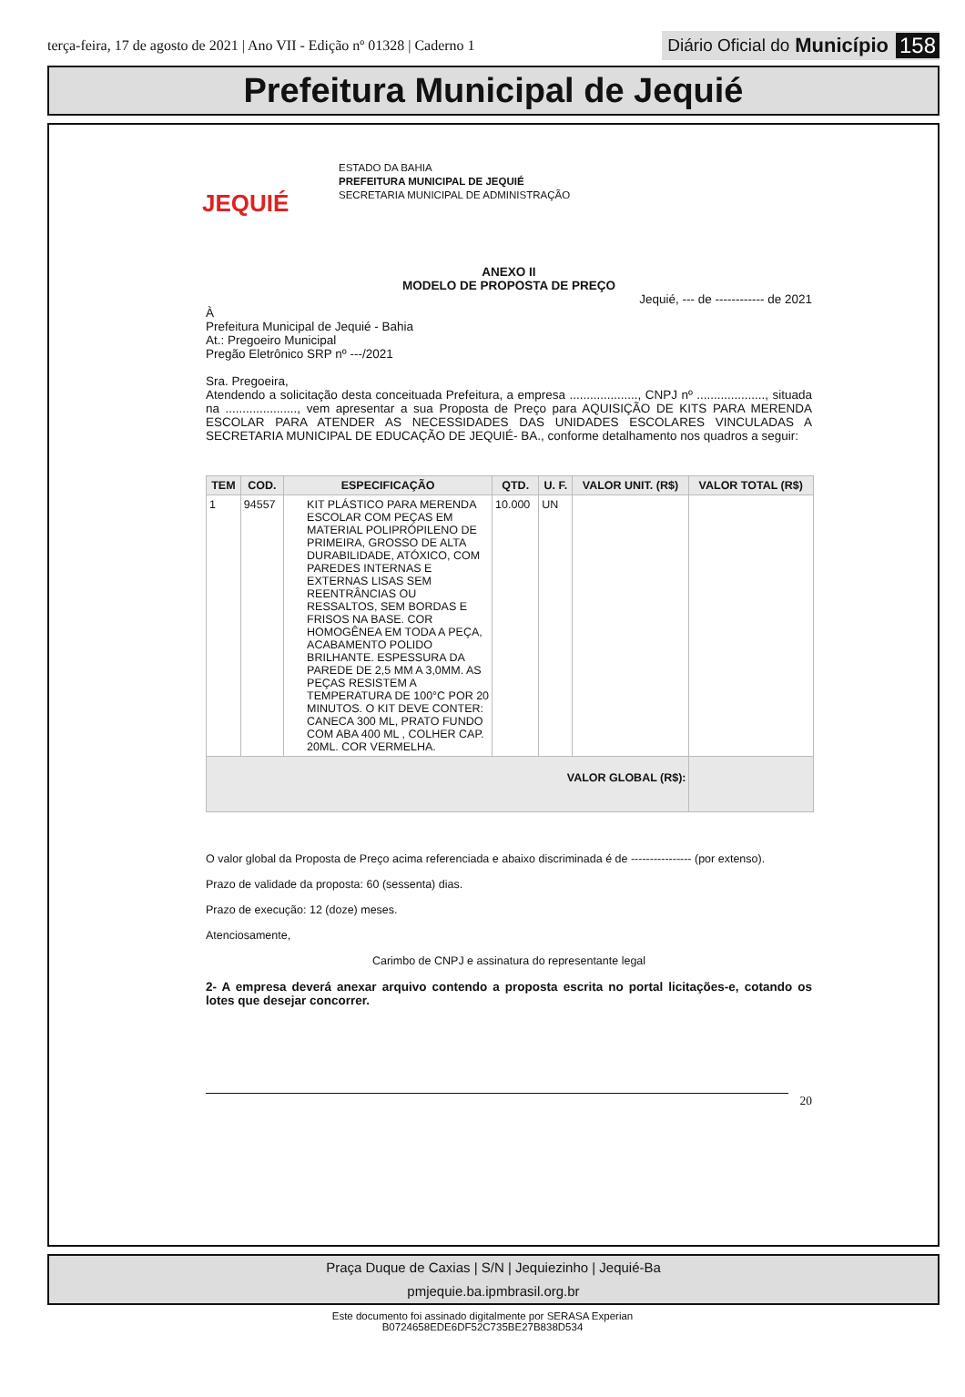terça-feira, 17 de agosto de 2021 | Ano VII - Edição nº 01328 | Caderno 1 Diário Oficial do Município 158
Prefeitura Municipal de Jequié
JEQUIÉ
ESTADO DA BAHIA
PREFEITURA MUNICIPAL DE JEQUIÉ
SECRETARIA MUNICIPAL DE ADMINISTRAÇÃO
ANEXO II
MODELO DE PROPOSTA DE PREÇO
Jequié, --- de ------------ de 2021
À
Prefeitura Municipal de Jequié - Bahia
At.: Pregoeiro Municipal
Pregão Eletrônico SRP nº ---/2021
Sra. Pregoeira,
Atendendo a solicitação desta conceituada Prefeitura, a empresa ...................., CNPJ nº ...................., situada na ....................., vem apresentar a sua Proposta de Preço para AQUISIÇÃO DE KITS PARA MERENDA ESCOLAR PARA ATENDER AS NECESSIDADES DAS UNIDADES ESCOLARES VINCULADAS A SECRETARIA MUNICIPAL DE EDUCAÇÃO DE JEQUIÉ- BA., conforme detalhamento nos quadros a seguir:
| TEM | COD. | ESPECIFICAÇÃO | QTD. | U. F. | VALOR UNIT. (R$) | VALOR TOTAL (R$) |
| --- | --- | --- | --- | --- | --- | --- |
| 1 | 94557 | KIT PLÁSTICO PARA MERENDA ESCOLAR COM PEÇAS EM MATERIAL POLIPRÓPILENO DE PRIMEIRA, GROSSO DE ALTA DURABILIDADE, ATÓXICO, COM PAREDES INTERNAS E EXTERNAS LISAS SEM REENTRÂNCIAS OU RESSALTOS, SEM BORDAS E FRISOS NA BASE. COR HOMOGÊNEA EM TODA A PEÇA, ACABAMENTO POLIDO BRILHANTE. ESPESSURA DA PAREDE DE 2,5 MM A 3,0MM. AS PEÇAS RESISTEM A TEMPERATURA DE 100°C POR 20 MINUTOS. O KIT DEVE CONTER: CANECA 300 ML, PRATO FUNDO COM ABA 400 ML , COLHER CAP. 20ML. COR VERMELHA. | 10.000 | UN | | |
| VALOR GLOBAL (R$): | | | | | | |
O valor global da Proposta de Preço acima referenciada e abaixo discriminada é de ---------------- (por extenso).
Prazo de validade da proposta: 60 (sessenta) dias.
Prazo de execução: 12 (doze) meses.
Atenciosamente,
Carimbo de CNPJ e assinatura do representante legal
2- A empresa deverá anexar arquivo contendo a proposta escrita no portal licitações-e, cotando os lotes que desejar concorrer.
20
Praça Duque de Caxias | S/N | Jequiezinho | Jequié-Ba
pmjequie.ba.ipmbrasil.org.br
Este documento foi assinado digitalmente por SERASA Experian
B0724658EDE6DF52C735BE27B838D534